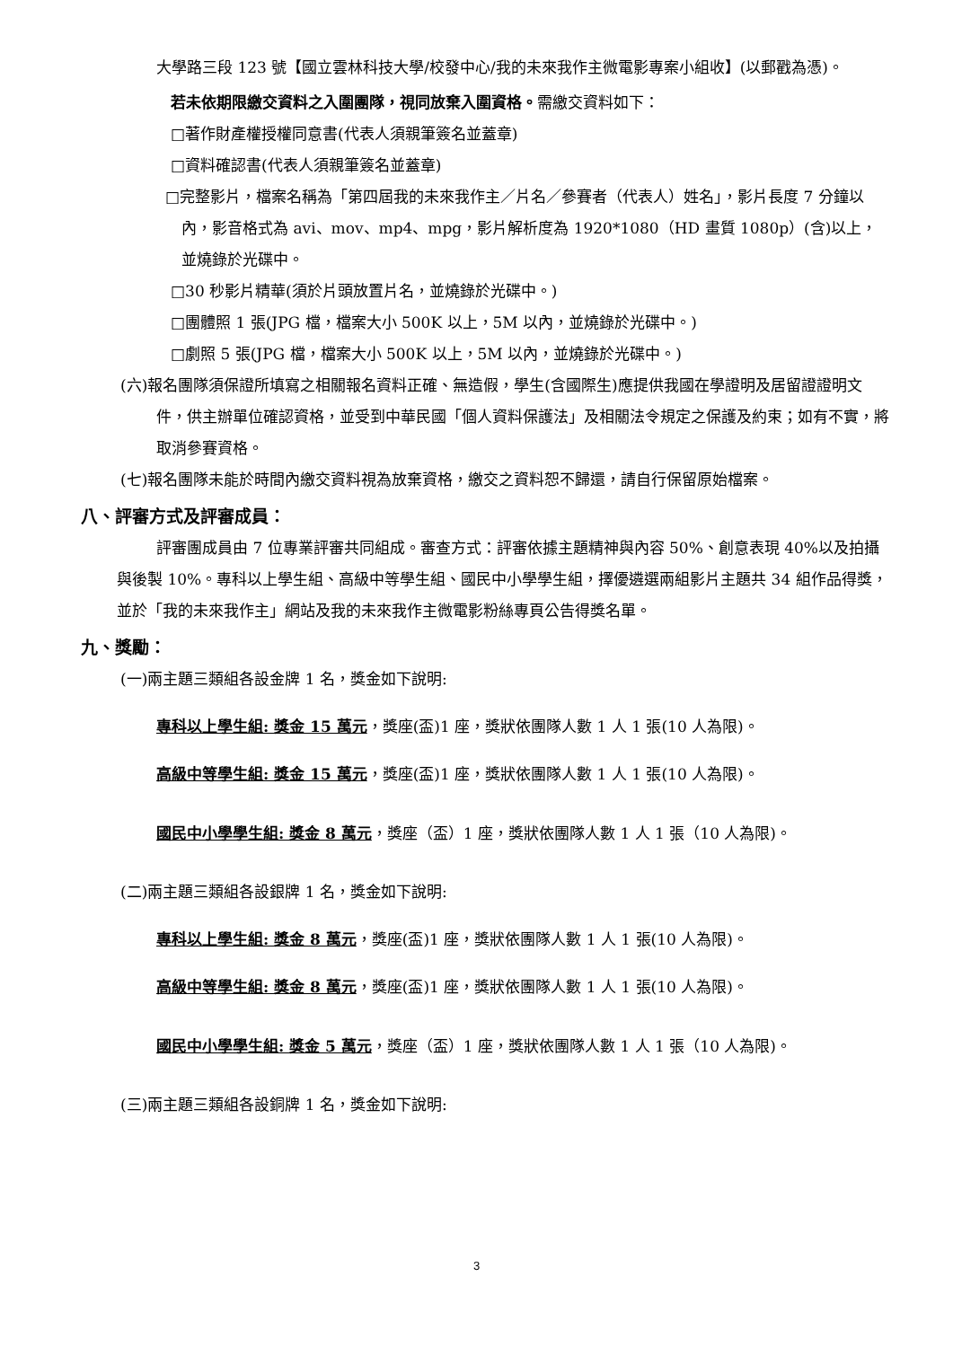大學路三段 123 號【國立雲林科技大學/校發中心/我的未來我作主微電影專案小組收】(以郵戳為憑)。
若未依期限繳交資料之入圍團隊，視同放棄入圍資格。需繳交資料如下：
□著作財產權授權同意書(代表人須親筆簽名並蓋章)
□資料確認書(代表人須親筆簽名並蓋章)
□完整影片，檔案名稱為「第四屆我的未來我作主／片名／參賽者（代表人）姓名」，影片長度 7 分鐘以內，影音格式為 avi、mov、mp4、mpg，影片解析度為 1920*1080（HD 畫質 1080p）(含)以上，並燒錄於光碟中。
□30 秒影片精華(須於片頭放置片名，並燒錄於光碟中。)
□團體照 1 張(JPG 檔，檔案大小 500K 以上，5M 以內，並燒錄於光碟中。)
□劇照 5 張(JPG 檔，檔案大小 500K 以上，5M 以內，並燒錄於光碟中。)
(六)報名團隊須保證所填寫之相關報名資料正確、無造假，學生(含國際生)應提供我國在學證明及居留證證明文件，供主辦單位確認資格，並受到中華民國「個人資料保護法」及相關法令規定之保護及約束；如有不實，將取消參賽資格。
(七)報名團隊未能於時間內繳交資料視為放棄資格，繳交之資料恕不歸還，請自行保留原始檔案。
八、評審方式及評審成員：
評審團成員由 7 位專業評審共同組成。審查方式：評審依據主題精神與內容 50%、創意表現 40%以及拍攝與後製 10%。專科以上學生組、高級中等學生組、國民中小學學生組，擇優遴選兩組影片主題共 34 組作品得獎，並於「我的未來我作主」網站及我的未來我作主微電影粉絲專頁公告得獎名單。
九、獎勵：
(一)兩主題三類組各設金牌 1 名，獎金如下說明:
專科以上學生組: 獎金 15 萬元，獎座(盃)1 座，獎狀依團隊人數 1 人 1 張(10 人為限)。
高級中等學生組: 獎金 15 萬元，獎座(盃)1 座，獎狀依團隊人數 1 人 1 張(10 人為限)。
國民中小學學生組: 獎金 8 萬元，獎座（盃）1 座，獎狀依團隊人數 1 人 1 張（10 人為限)。
(二)兩主題三類組各設銀牌 1 名，獎金如下說明:
專科以上學生組: 獎金 8 萬元，獎座(盃)1 座，獎狀依團隊人數 1 人 1 張(10 人為限)。
高級中等學生組: 獎金 8 萬元，獎座(盃)1 座，獎狀依團隊人數 1 人 1 張(10 人為限)。
國民中小學學生組: 獎金 5 萬元，獎座（盃）1 座，獎狀依團隊人數 1 人 1 張（10 人為限)。
(三)兩主題三類組各設銅牌 1 名，獎金如下說明:
3